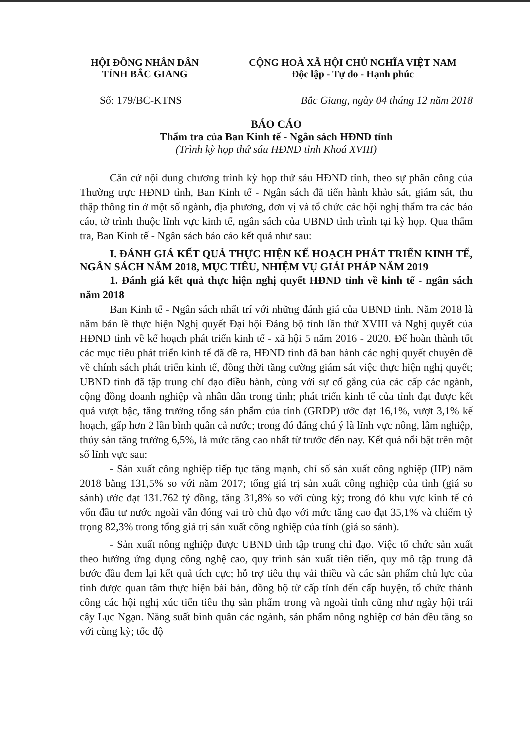HỘI ĐỒNG NHÂN DÂN
TỈNH BẮC GIANG
CỘNG HOÀ XÃ HỘI CHỦ NGHĨA VIỆT NAM
Độc lập - Tự do - Hạnh phúc
Số: 179/BC-KTNS Bắc Giang, ngày 04 tháng 12 năm 2018
BÁO CÁO
Thẩm tra của Ban Kinh tế - Ngân sách HĐND tỉnh
(Trình kỳ họp thứ sáu HĐND tỉnh Khoá XVIII)
Căn cứ nội dung chương trình kỳ họp thứ sáu HĐND tỉnh, theo sự phân công của Thường trực HĐND tỉnh, Ban Kinh tế - Ngân sách đã tiến hành khảo sát, giám sát, thu thập thông tin ở một số ngành, địa phương, đơn vị và tổ chức các hội nghị thẩm tra các báo cáo, tờ trình thuộc lĩnh vực kinh tế, ngân sách của UBND tỉnh trình tại kỳ họp. Qua thẩm tra, Ban Kinh tế - Ngân sách báo cáo kết quả như sau:
I. ĐÁNH GIÁ KẾT QUẢ THỰC HIỆN KẾ HOẠCH PHÁT TRIỂN KINH TẾ, NGÂN SÁCH NĂM 2018, MỤC TIÊU, NHIỆM VỤ GIẢI PHÁP NĂM 2019
1. Đánh giá kết quả thực hiện nghị quyết HĐND tỉnh về kinh tế - ngân sách năm 2018
Ban Kinh tế - Ngân sách nhất trí với những đánh giá của UBND tỉnh. Năm 2018 là năm bản lề thực hiện Nghị quyết Đại hội Đảng bộ tỉnh lần thứ XVIII và Nghị quyết của HĐND tỉnh về kế hoạch phát triển kinh tế - xã hội 5 năm 2016 - 2020. Để hoàn thành tốt các mục tiêu phát triển kinh tế đã đề ra, HĐND tỉnh đã ban hành các nghị quyết chuyên đề về chính sách phát triển kinh tế, đồng thời tăng cường giám sát việc thực hiện nghị quyết; UBND tỉnh đã tập trung chỉ đạo điều hành, cùng với sự cố gắng của các cấp các ngành, cộng đồng doanh nghiệp và nhân dân trong tỉnh; phát triển kinh tế của tỉnh đạt được kết quả vượt bậc, tăng trưởng tổng sản phẩm của tỉnh (GRDP) ước đạt 16,1%, vượt 3,1% kế hoạch, gấp hơn 2 lần bình quân cả nước; trong đó đáng chú ý là lĩnh vực nông, lâm nghiệp, thủy sản tăng trưởng 6,5%, là mức tăng cao nhất từ trước đến nay. Kết quả nổi bật trên một số lĩnh vực sau:
- Sản xuất công nghiệp tiếp tục tăng mạnh, chỉ số sản xuất công nghiệp (IIP) năm 2018 bằng 131,5% so với năm 2017; tổng giá trị sản xuất công nghiệp của tỉnh (giá so sánh) ước đạt 131.762 tỷ đồng, tăng 31,8% so với cùng kỳ; trong đó khu vực kinh tế có vốn đầu tư nước ngoài vẫn đóng vai trò chủ đạo với mức tăng cao đạt 35,1% và chiếm tỷ trọng 82,3% trong tổng giá trị sản xuất công nghiệp của tỉnh (giá so sánh).
- Sản xuất nông nghiệp được UBND tỉnh tập trung chỉ đạo. Việc tổ chức sản xuất theo hướng ứng dụng công nghệ cao, quy trình sản xuất tiên tiến, quy mô tập trung đã bước đầu đem lại kết quả tích cực; hỗ trợ tiêu thụ vải thiều và các sản phẩm chủ lực của tỉnh được quan tâm thực hiện bài bản, đồng bộ từ cấp tỉnh đến cấp huyện, tổ chức thành công các hội nghị xúc tiến tiêu thụ sản phẩm trong và ngoài tỉnh cũng như ngày hội trái cây Lục Ngạn. Năng suất bình quân các ngành, sản phẩm nông nghiệp cơ bản đều tăng so với cùng kỳ; tốc độ